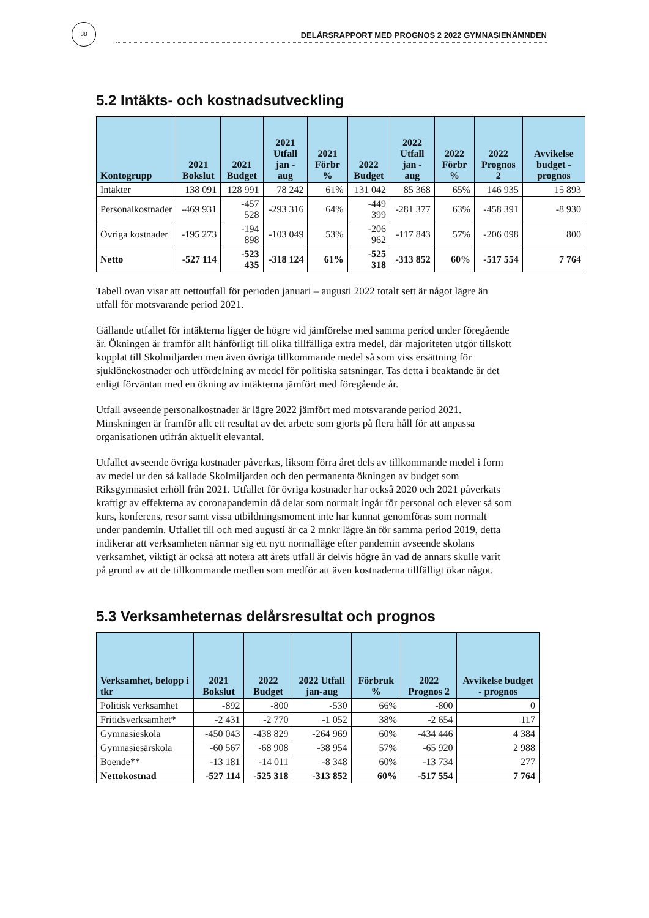38
DELÅRSRAPPORT MED PROGNOS 2 2022 GYMNASIENÄMNDEN
5.2 Intäkts- och kostnadsutveckling
| Kontogrupp | 2021 Bokslut | 2021 Budget | 2021 Utfall jan - aug | 2021 Förbr % | 2022 Budget | 2022 Utfall jan - aug | 2022 Förbr % | 2022 Prognos 2 | Avvikelse budget - prognos |
| --- | --- | --- | --- | --- | --- | --- | --- | --- | --- |
| Intäkter | 138 091 | 128 991 | 78 242 | 61% | 131 042 | 85 368 | 65% | 146 935 | 15 893 |
| Personalkostnader | -469 931 | -457 528 | -293 316 | 64% | -449 399 | -281 377 | 63% | -458 391 | -8 930 |
| Övriga kostnader | -195 273 | -194 898 | -103 049 | 53% | -206 962 | -117 843 | 57% | -206 098 | 800 |
| Netto | -527 114 | -523 435 | -318 124 | 61% | -525 318 | -313 852 | 60% | -517 554 | 7 764 |
Tabell ovan visar att nettoutfall för perioden januari – augusti 2022 totalt sett är något lägre än utfall för motsvarande period 2021.
Gällande utfallet för intäkterna ligger de högre vid jämförelse med samma period under föregående år. Ökningen är framför allt hänförligt till olika tillfälliga extra medel, där majoriteten utgör tillskott kopplat till Skolmiljarden men även övriga tillkommande medel så som viss ersättning för sjuklönekostnader och utfördelning av medel för politiska satsningar. Tas detta i beaktande är det enligt förväntan med en ökning av intäkterna jämfört med föregående år.
Utfall avseende personalkostnader är lägre 2022 jämfört med motsvarande period 2021. Minskningen är framför allt ett resultat av det arbete som gjorts på flera håll för att anpassa organisationen utifrån aktuellt elevantal.
Utfallet avseende övriga kostnader påverkas, liksom förra året dels av tillkommande medel i form av medel ur den så kallade Skolmiljarden och den permanenta ökningen av budget som Riksgymnasiet erhöll från 2021. Utfallet för övriga kostnader har också 2020 och 2021 påverkats kraftigt av effekterna av coronapandemin då delar som normalt ingår för personal och elever så som kurs, konferens, resor samt vissa utbildningsmoment inte har kunnat genomföras som normalt under pandemin. Utfallet till och med augusti är ca 2 mnkr lägre än för samma period 2019, detta indikerar att verksamheten närmar sig ett nytt normalläge efter pandemin avseende skolans verksamhet, viktigt är också att notera att årets utfall är delvis högre än vad de annars skulle varit på grund av att de tillkommande medlen som medför att även kostnaderna tillfälligt ökar något.
5.3 Verksamheternas delårsresultat och prognos
| Verksamhet, belopp i tkr | 2021 Bokslut | 2022 Budget | 2022 Utfall jan-aug | Förbruk % | 2022 Prognos 2 | Avvikelse budget - prognos |
| --- | --- | --- | --- | --- | --- | --- |
| Politisk verksamhet | -892 | -800 | -530 | 66% | -800 | 0 |
| Fritidsverksamhet* | -2 431 | -2 770 | -1 052 | 38% | -2 654 | 117 |
| Gymnasieskola | -450 043 | -438 829 | -264 969 | 60% | -434 446 | 4 384 |
| Gymnasiesärskola | -60 567 | -68 908 | -38 954 | 57% | -65 920 | 2 988 |
| Boende** | -13 181 | -14 011 | -8 348 | 60% | -13 734 | 277 |
| Nettokostnad | -527 114 | -525 318 | -313 852 | 60% | -517 554 | 7 764 |